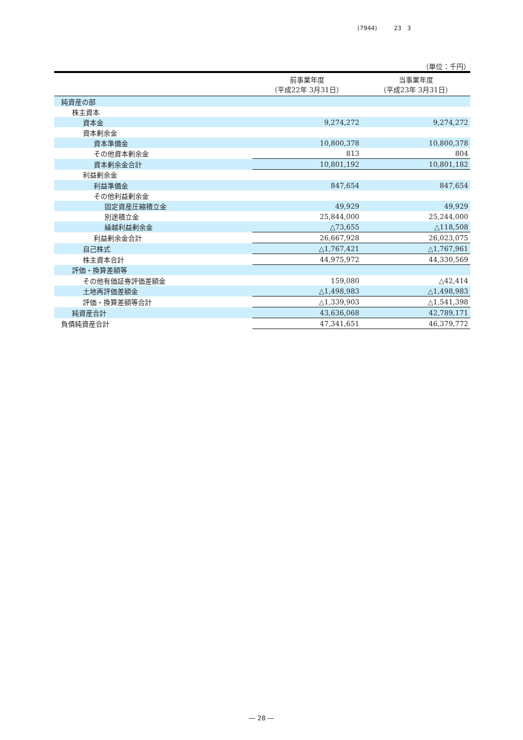(7944) 23 3
（単位：千円）
| | 前事業年度 （平成22年 3月31日） | 当事業年度 （平成23年 3月31日） |
| --- | --- | --- |
| 純資産の部 | | |
| 株主資本 | | |
| 資本金 | 9,274,272 | 9,274,272 |
| 資本剰余金 | | |
| 資本準備金 | 10,800,378 | 10,800,378 |
| その他資本剰余金 | 813 | 804 |
| 資本剰余金合計 | 10,801,192 | 10,801,182 |
| 利益剰余金 | | |
| 利益準備金 | 847,654 | 847,654 |
| その他利益剰余金 | | |
| 固定資産圧縮積立金 | 49,929 | 49,929 |
| 別途積立金 | 25,844,000 | 25,244,000 |
| 繰越利益剰余金 | △73,655 | △118,508 |
| 利益剰余金合計 | 26,667,928 | 26,023,075 |
| 自己株式 | △1,767,421 | △1,767,961 |
| 株主資本合計 | 44,975,972 | 44,330,569 |
| 評価・換算差額等 | | |
| その他有価証券評価差額金 | 159,080 | △42,414 |
| 土地再評価差額金 | △1,498,983 | △1,498,983 |
| 評価・換算差額等合計 | △1,339,903 | △1,541,398 |
| 純資産合計 | 43,636,068 | 42,789,171 |
| 負債純資産合計 | 47,341,651 | 46,379,772 |
― 28 ―